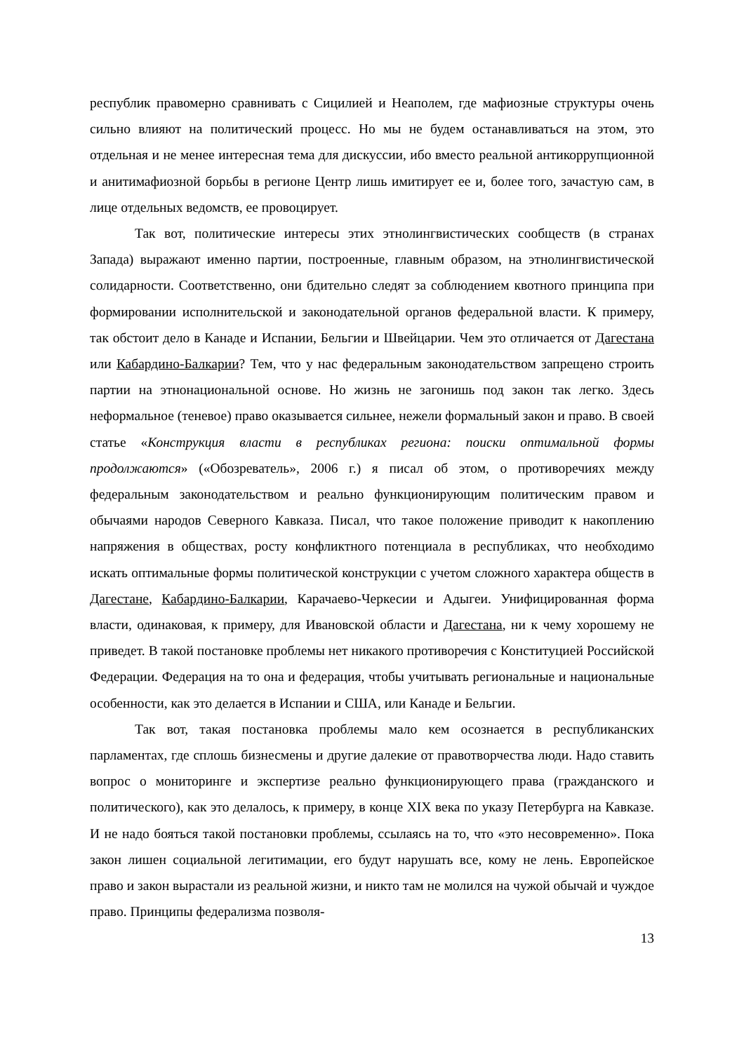республик правомерно сравнивать с Сицилией и Неаполем, где мафиозные структуры очень сильно влияют на политический процесс. Но мы не будем останавливаться на этом, это отдельная и не менее интересная тема для дискуссии, ибо вместо реальной антикоррупционной и анитимафиозной борьбы в регионе Центр лишь имитирует ее и, более того, зачастую сам, в лице отдельных ведомств, ее провоцирует.
Так вот, политические интересы этих этнолингвистических сообществ (в странах Запада) выражают именно партии, построенные, главным образом, на этнолингвистической солидарности. Соответственно, они бдительно следят за соблюдением квотного принципа при формировании исполнительской и законодательной органов федеральной власти. К примеру, так обстоит дело в Канаде и Испании, Бельгии и Швейцарии. Чем это отличается от Дагестана или Кабардино-Балкарии? Тем, что у нас федеральным законодательством запрещено строить партии на этнонациональной основе. Но жизнь не загонишь под закон так легко. Здесь неформальное (теневое) право оказывается сильнее, нежели формальный закон и право. В своей статье «Конструкция власти в республиках региона: поиски оптимальной формы продолжаются» («Обозреватель», 2006 г.) я писал об этом, о противоречиях между федеральным законодательством и реально функционирующим политическим правом и обычаями народов Северного Кавказа. Писал, что такое положение приводит к накоплению напряжения в обществах, росту конфликтного потенциала в республиках, что необходимо искать оптимальные формы политической конструкции с учетом сложного характера обществ в Дагестане, Кабардино-Балкарии, Карачаево-Черкесии и Адыгеи. Унифицированная форма власти, одинаковая, к примеру, для Ивановской области и Дагестана, ни к чему хорошему не приведет. В такой постановке проблемы нет никакого противоречия с Конституцией Российской Федерации. Федерация на то она и федерация, чтобы учитывать региональные и национальные особенности, как это делается в Испании и США, или Канаде и Бельгии.
Так вот, такая постановка проблемы мало кем осознается в республиканских парламентах, где сплошь бизнесмены и другие далекие от правотворчества люди. Надо ставить вопрос о мониторинге и экспертизе реально функционирующего права (гражданского и политического), как это делалось, к примеру, в конце XIX века по указу Петербурга на Кавказе. И не надо бояться такой постановки проблемы, ссылаясь на то, что «это несовременно». Пока закон лишен социальной легитимации, его будут нарушать все, кому не лень. Европейское право и закон вырастали из реальной жизни, и никто там не молился на чужой обычай и чуждое право. Принципы федерализма позволя-
13